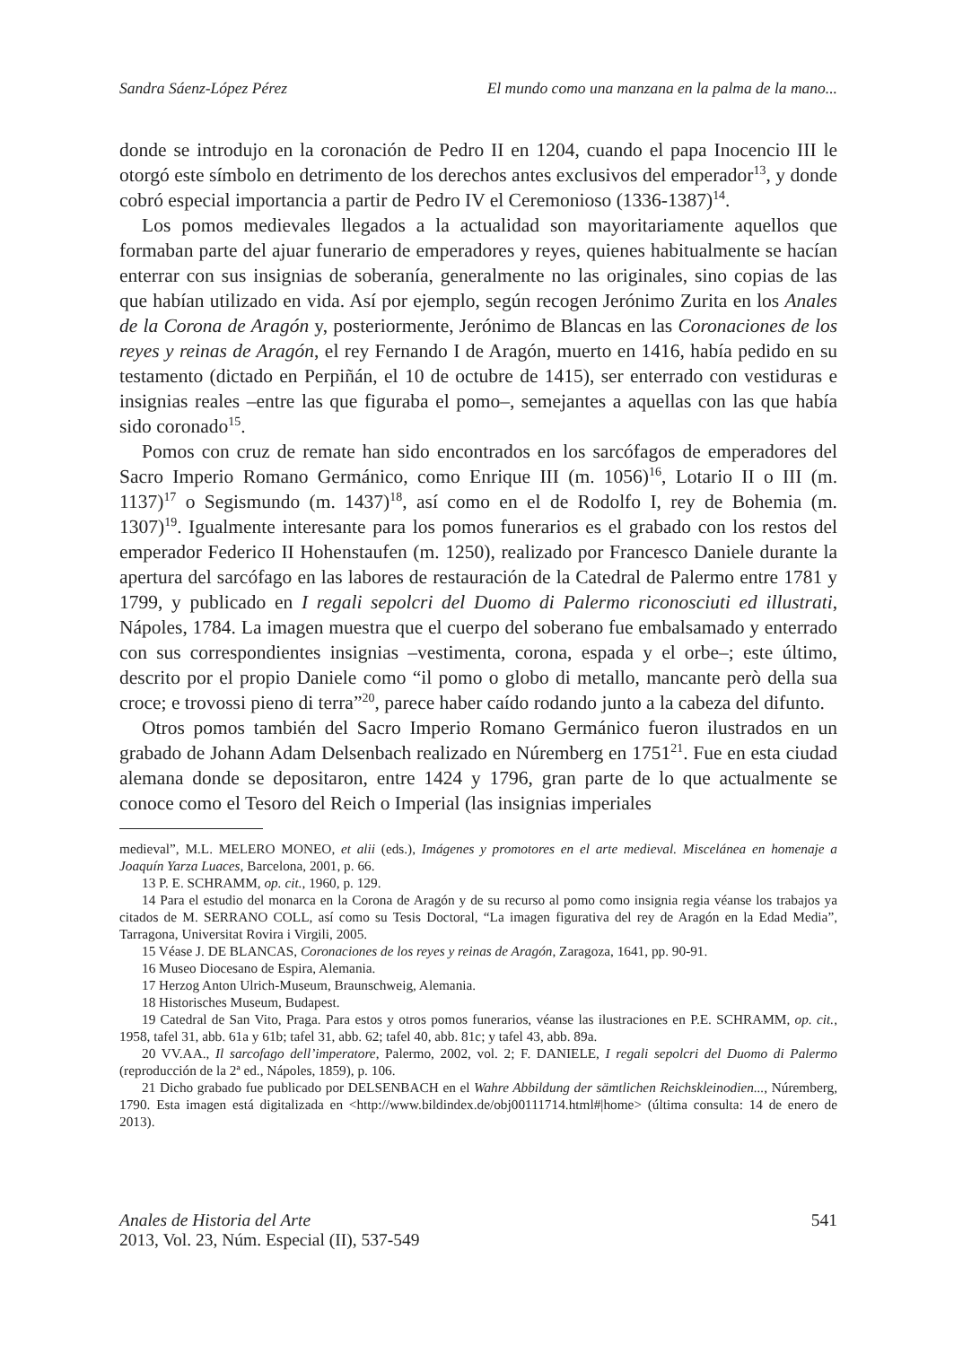Sandra Sáenz-López Pérez El mundo como una manzana en la palma de la mano...
donde se introdujo en la coronación de Pedro II en 1204, cuando el papa Inocencio III le otorgó este símbolo en detrimento de los derechos antes exclusivos del emperador<sup>13</sup>, y donde cobró especial importancia a partir de Pedro IV el Ceremonioso (1336-1387)<sup>14</sup>.
Los pomos medievales llegados a la actualidad son mayoritariamente aquellos que formaban parte del ajuar funerario de emperadores y reyes, quienes habitualmente se hacían enterrar con sus insignias de soberanía, generalmente no las originales, sino copias de las que habían utilizado en vida. Así por ejemplo, según recogen Jerónimo Zurita en los Anales de la Corona de Aragón y, posteriormente, Jerónimo de Blancas en las Coronaciones de los reyes y reinas de Aragón, el rey Fernando I de Aragón, muerto en 1416, había pedido en su testamento (dictado en Perpiñán, el 10 de octubre de 1415), ser enterrado con vestiduras e insignias reales –entre las que figuraba el pomo–, semejantes a aquellas con las que había sido coronado<sup>15</sup>.
Pomos con cruz de remate han sido encontrados en los sarcófagos de emperadores del Sacro Imperio Romano Germánico, como Enrique III (m. 1056)<sup>16</sup>, Lotario II o III (m. 1137)<sup>17</sup> o Segismundo (m. 1437)<sup>18</sup>, así como en el de Rodolfo I, rey de Bohemia (m. 1307)<sup>19</sup>. Igualmente interesante para los pomos funerarios es el grabado con los restos del emperador Federico II Hohenstaufen (m. 1250), realizado por Francesco Daniele durante la apertura del sarcófago en las labores de restauración de la Catedral de Palermo entre 1781 y 1799, y publicado en I regali sepolcri del Duomo di Palermo riconosciuti ed illustrati, Nápoles, 1784. La imagen muestra que el cuerpo del soberano fue embalsamado y enterrado con sus correspondientes insignias –vestimenta, corona, espada y el orbe–; este último, descrito por el propio Daniele como “il pomo o globo di metallo, mancante però della sua croce; e trovossi pieno di terra”<sup>20</sup>, parece haber caído rodando junto a la cabeza del difunto.
Otros pomos también del Sacro Imperio Romano Germánico fueron ilustrados en un grabado de Johann Adam Delsenbach realizado en Núremberg en 1751<sup>21</sup>. Fue en esta ciudad alemana donde se depositaron, entre 1424 y 1796, gran parte de lo que actualmente se conoce como el Tesoro del Reich o Imperial (las insignias imperiales
medieval”, M.L. MELERO MONEO, et alii (eds.), Imágenes y promotores en el arte medieval. Miscelánea en homenaje a Joaquín Yarza Luaces, Barcelona, 2001, p. 66.
13 P. E. SCHRAMM, op. cit., 1960, p. 129.
14 Para el estudio del monarca en la Corona de Aragón y de su recurso al pomo como insignia regia véanse los trabajos ya citados de M. SERRANO COLL, así como su Tesis Doctoral, “La imagen figurativa del rey de Aragón en la Edad Media”, Tarragona, Universitat Rovira i Virgili, 2005.
15 Véase J. DE BLANCAS, Coronaciones de los reyes y reinas de Aragón, Zaragoza, 1641, pp. 90-91.
16 Museo Diocesano de Espira, Alemania.
17 Herzog Anton Ulrich-Museum, Braunschweig, Alemania.
18 Historisches Museum, Budapest.
19 Catedral de San Vito, Praga. Para estos y otros pomos funerarios, véanse las ilustraciones en P.E. SCHRAMM, op. cit., 1958, tafel 31, abb. 61a y 61b; tafel 31, abb. 62; tafel 40, abb. 81c; y tafel 43, abb. 89a.
20 VV.AA., Il sarcofago dell’imperatore, Palermo, 2002, vol. 2; F. DANIELE, I regali sepolcri del Duomo di Palermo (reproducción de la 2ª ed., Nápoles, 1859), p. 106.
21 Dicho grabado fue publicado por DELSENBACH en el Wahre Abbildung der sämtlichen Reichskleinodien..., Núremberg, 1790. Esta imagen está digitalizada en <http://www.bildindex.de/obj00111714.html#|home> (última consulta: 14 de enero de 2013).
Anales de Historia del Arte
2013, Vol. 23, Núm. Especial (II), 537-549
541